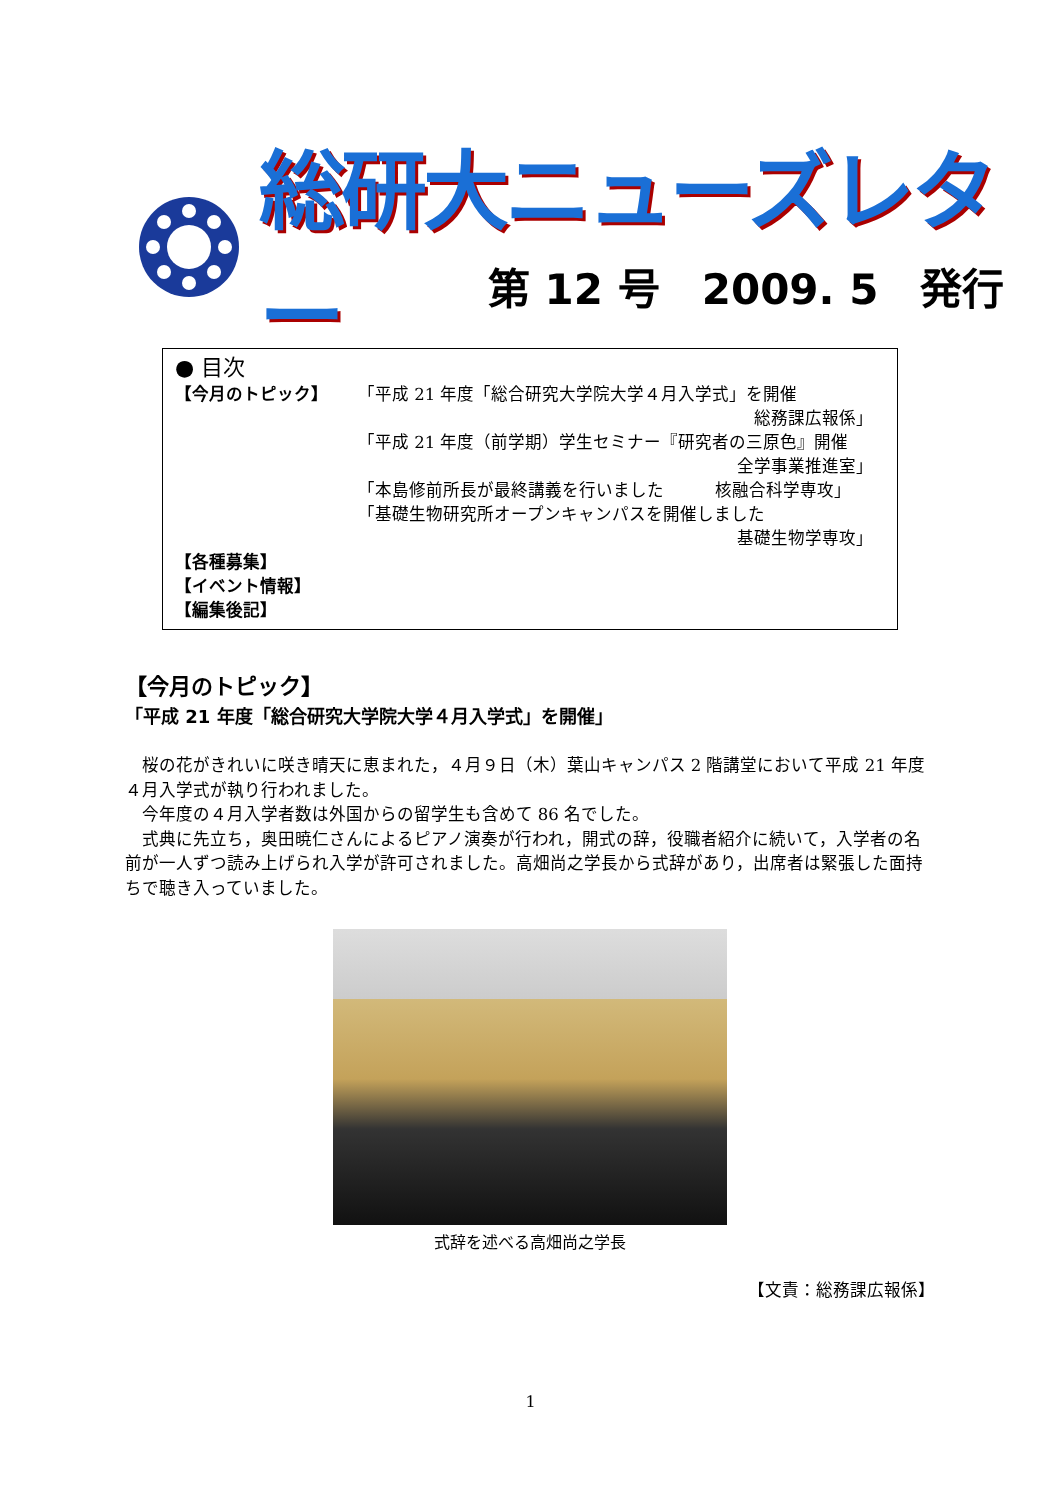総研大ニューズレター
第 12 号　2009. 5　発行
● 目次
【今月のトピック】 「平成 21 年度「総合研究大学院大学４月入学式」を開催
総務課広報係」
「平成 21 年度（前学期）学生セミナー『研究者の三原色』開催
全学事業推進室」
「本島修前所長が最終講義を行いました　　　核融合科学専攻」
「基礎生物研究所オープンキャンパスを開催しました
基礎生物学専攻」
【各種募集】
【イベント情報】
【編集後記】
【今月のトピック】
「平成 21 年度「総合研究大学院大学４月入学式」を開催」
桜の花がきれいに咲き晴天に恵まれた，４月９日（木）葉山キャンパス 2 階講堂において平成 21 年度４月入学式が執り行われました。
今年度の４月入学者数は外国からの留学生も含めて 86 名でした。
式典に先立ち，奥田暁仁さんによるピアノ演奏が行われ，開式の辞，役職者紹介に続いて，入学者の名前が一人ずつ読み上げられ入学が許可されました。高畑尚之学長から式辞があり，出席者は緊張した面持ちで聴き入っていました。
式辞を述べる高畑尚之学長
【文責：総務課広報係】
1